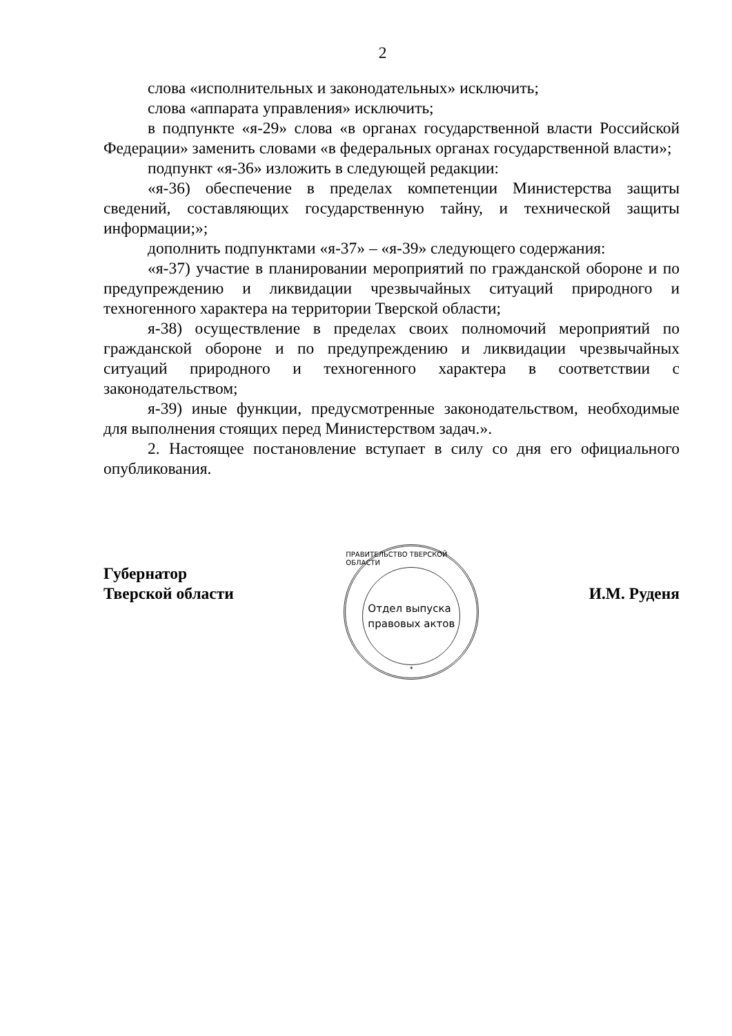2
слова «исполнительных и законодательных» исключить;
слова «аппарата управления» исключить;
в подпункте «я-29» слова «в органах государственной власти Российской Федерации» заменить словами «в федеральных органах государственной власти»;
подпункт «я-36» изложить в следующей редакции:
«я-36) обеспечение в пределах компетенции Министерства защиты сведений, составляющих государственную тайну, и технической защиты информации;»;
дополнить подпунктами «я-37» – «я-39» следующего содержания:
«я-37) участие в планировании мероприятий по гражданской обороне и по предупреждению и ликвидации чрезвычайных ситуаций природного и техногенного характера на территории Тверской области;
я-38) осуществление в пределах своих полномочий мероприятий по гражданской обороне и по предупреждению и ликвидации чрезвычайных ситуаций природного и техногенного характера в соответствии с законодательством;
я-39) иные функции, предусмотренные законодательством, необходимые для выполнения стоящих перед Министерством задач.».
2. Настоящее постановление вступает в силу со дня его официального опубликования.
Губернатор
Тверской области
ПРАВИТЕЛЬСТВО ТВЕРСКОЙ ОБЛАСТИ
Отдел выпуска
правовых актов
*
И.М. Руденя